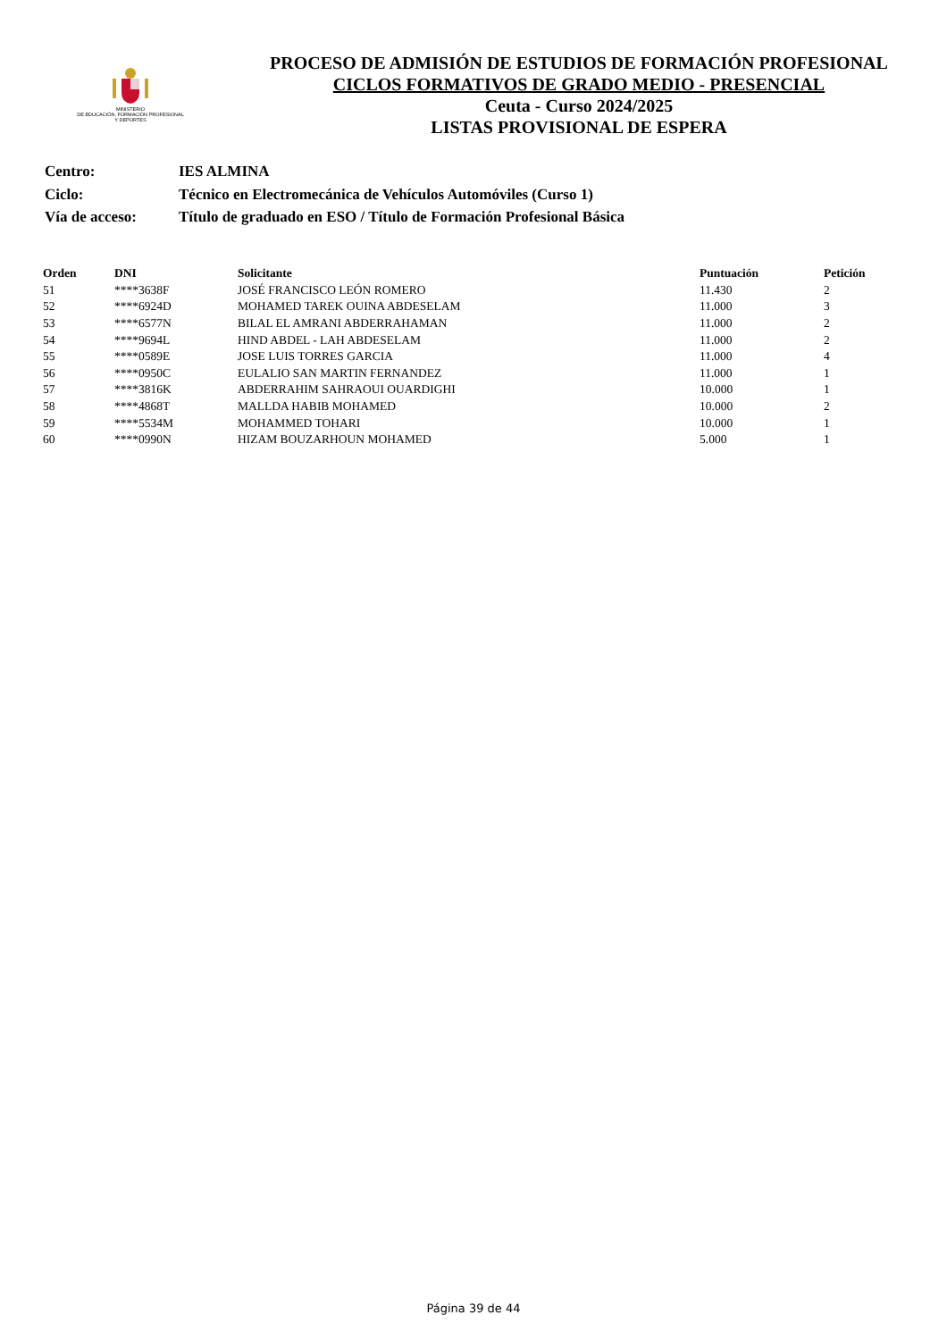MINISTERIO
DE EDUCACIÓN, FORMACIÓN PROFESIONAL
Y DEPORTES
PROCESO DE ADMISIÓN DE ESTUDIOS DE FORMACIÓN PROFESIONAL
CICLOS FORMATIVOS DE GRADO MEDIO - PRESENCIAL
Ceuta - Curso 2024/2025
LISTAS PROVISIONAL DE ESPERA
| Centro: | IES ALMINA |
| Ciclo: | Técnico en Electromecánica de Vehículos Automóviles (Curso 1) |
| Vía de acceso: | Título de graduado en ESO / Título de Formación Profesional Básica |
| Orden | DNI | Solicitante | Puntuación | Petición |
| --- | --- | --- | --- | --- |
| 51 | ****3638F | JOSÉ FRANCISCO LEÓN ROMERO | 11.430 | 2 |
| 52 | ****6924D | MOHAMED TAREK OUINA ABDESELAM | 11.000 | 3 |
| 53 | ****6577N | BILAL EL AMRANI ABDERRAHAMAN | 11.000 | 2 |
| 54 | ****9694L | HIND ABDEL - LAH ABDESELAM | 11.000 | 2 |
| 55 | ****0589E | JOSE LUIS TORRES GARCIA | 11.000 | 4 |
| 56 | ****0950C | EULALIO SAN MARTIN FERNANDEZ | 11.000 | 1 |
| 57 | ****3816K | ABDERRAHIM SAHRAOUI OUARDIGHI | 10.000 | 1 |
| 58 | ****4868T | MALLDA HABIB MOHAMED | 10.000 | 2 |
| 59 | ****5534M | MOHAMMED TOHARI | 10.000 | 1 |
| 60 | ****0990N | HIZAM BOUZARHOUN MOHAMED | 5.000 | 1 |
Página 39 de 44